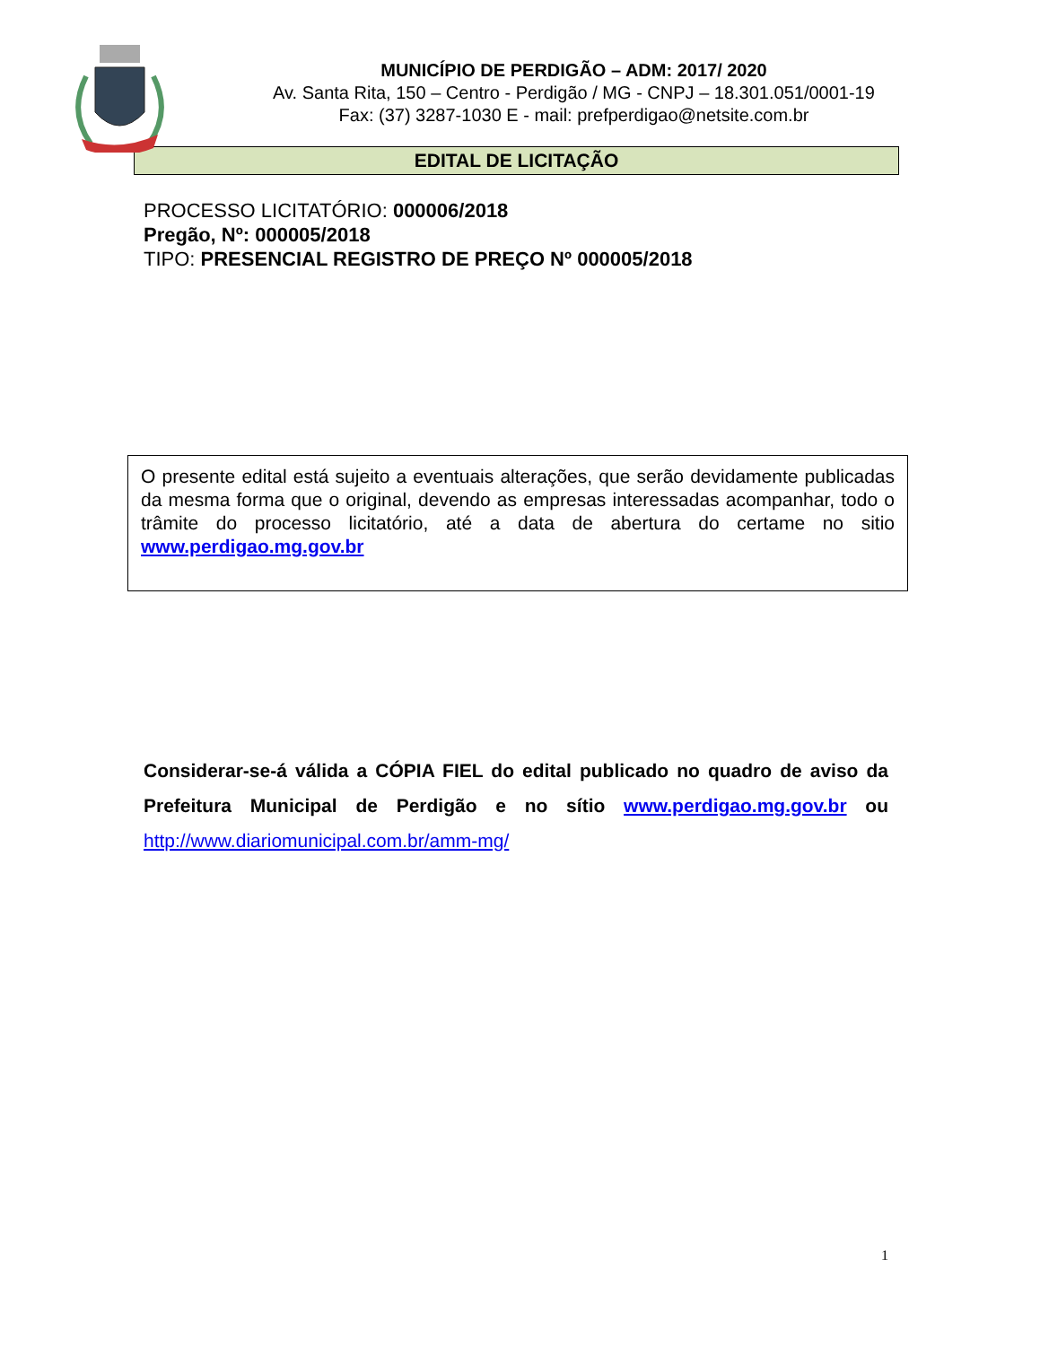MUNICÍPIO DE PERDIGÃO – ADM: 2017/ 2020
Av. Santa Rita, 150 – Centro - Perdigão / MG - CNPJ – 18.301.051/0001-19
Fax: (37) 3287-1030 E - mail: prefperdigao@netsite.com.br
EDITAL DE LICITAÇÃO
PROCESSO LICITATÓRIO: 000006/2018
Pregão, Nº: 000005/2018
TIPO: PRESENCIAL REGISTRO DE PREÇO Nº 000005/2018
O presente edital está sujeito a eventuais alterações, que serão devidamente publicadas da mesma forma que o original, devendo as empresas interessadas acompanhar, todo o trâmite do processo licitatório, até a data de abertura do certame no sitio www.perdigao.mg.gov.br
Considerar-se-á válida a CÓPIA FIEL do edital publicado no quadro de aviso da Prefeitura Municipal de Perdigão e no sítio www.perdigao.mg.gov.br ou http://www.diariomunicipal.com.br/amm-mg/
1